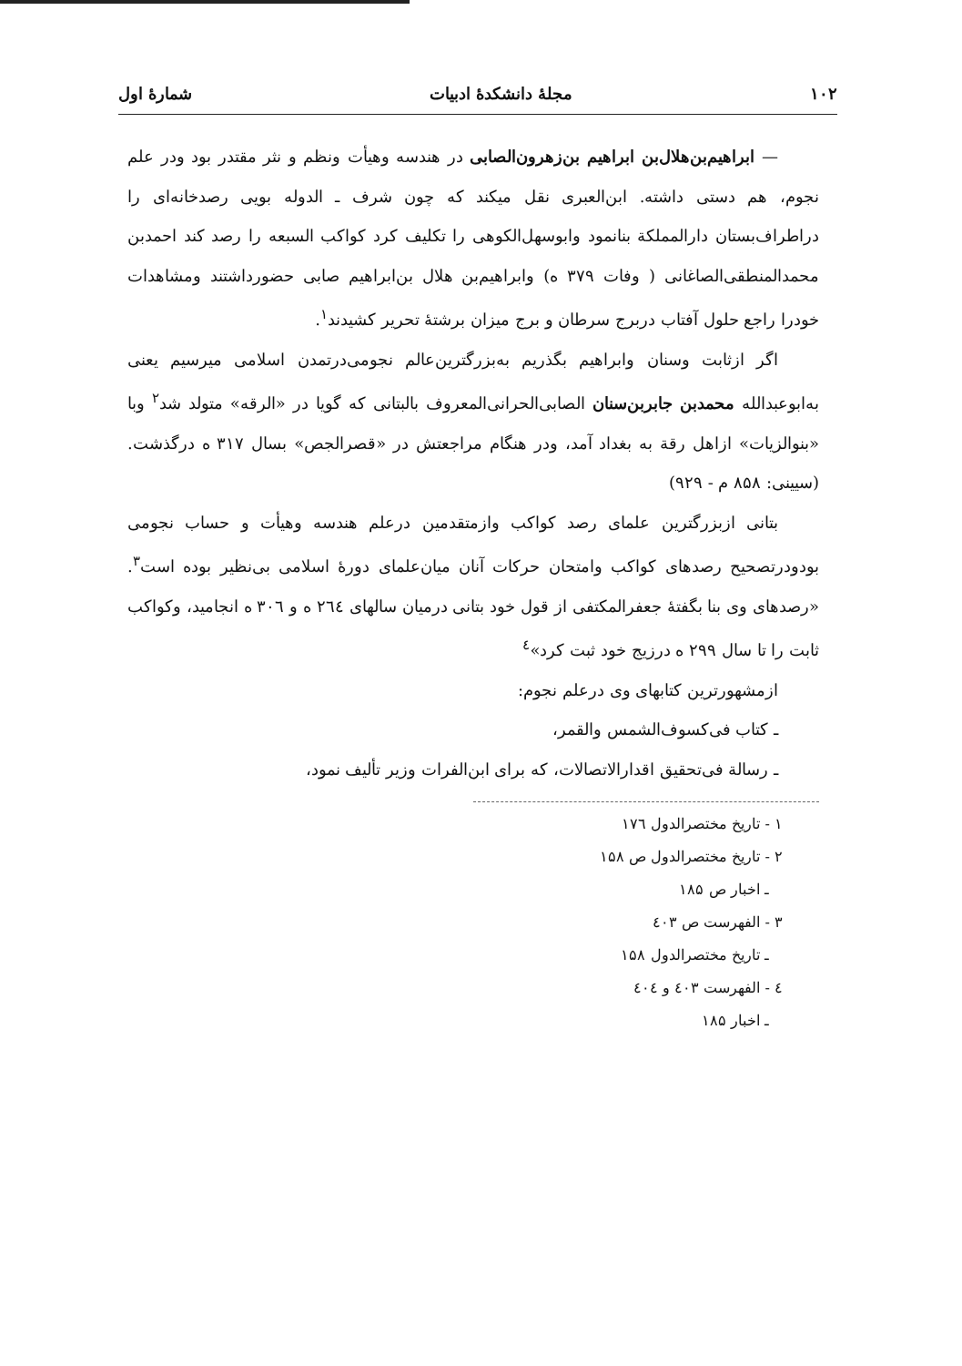۱۰۲ مجلهٔ دانشکدهٔ ادبیات شمارهٔ اول
— ابراهیم‌بن‌هلال‌بن ابراهیم بن‌زهرون‌الصابی در هندسه وهیأت ونظم و نثر مقتدر بود ودر علم نجوم، هم دستی داشته. ابن‌العبری نقل میکند که چون شرف ـ الدوله بویی رصدخانه‌ای را دراطراف‌بستان دارالمملکة بنانمود وابوسهل‌الکوهی را تکلیف کرد کواکب السبعه را رصد کند احمدبن محمدالمنطقی‌الصاغانی ( وفات ۳۷۹ ه) وابراهیم‌بن هلال بن‌ابراهیم صابی حضورداشتند ومشاهدات خودرا راجع حلول آفتاب دربرج سرطان و برج میزان برشتهٔ تحریر کشیدند<sup>۱</sup>.
اگر ازثابت وسنان وابراهیم بگذریم به‌بزرگترین‌عالم نجومی‌درتمدن اسلامی میرسیم یعنی به‌ابوعبدالله محمدبن جابربن‌سنان الصابی‌الحرانی‌المعروف بالبتانی که گویا در «الرقه» متولد شد<sup>۲</sup> وبا «بنوالزیات» ازاهل رقة به بغداد آمد، ودر هنگام مراجعتش در «قصرالجص» بسال ۳۱۷ ه درگذشت. (سیینی: ۸۵۸ م - ۹۲۹)
بتانی ازبزرگترین علمای رصد کواکب وازمتقدمین درعلم هندسه وهیأت و حساب نجومی بودودرتصحیح رصدهای کواکب وامتحان حرکات آنان میان‌علمای دورهٔ اسلامی بی‌نظیر بوده است<sup>۳</sup>. «رصدهای وی بنا بگفتهٔ جعفرالمکتفی از قول خود بتانی درمیان سالهای ۲٦٤ ه و ۳۰٦ ه انجامید، وکواکب ثابت را تا سال ۲۹۹ ه درزیج خود ثبت کرد»<sup>٤</sup>
ازمشهورترین کتابهای وی درعلم نجوم:
ـ کتاب فی‌کسوف‌الشمس والقمر،
ـ رسالة فی‌تحقیق اقدارالاتصالات، که برای ابن‌الفرات وزیر تألیف نمود،
۱ - تاریخ مختصرالدول ۱۷٦
۲ - تاریخ مختصرالدول ص ۱۵۸
ـ اخبار ص ۱۸۵
۳ - الفهرست ص ٤۰۳
ـ تاریخ مختصرالدول ۱۵۸
٤ - الفهرست ٤۰۳ و ٤۰٤
ـ اخبار ۱۸۵